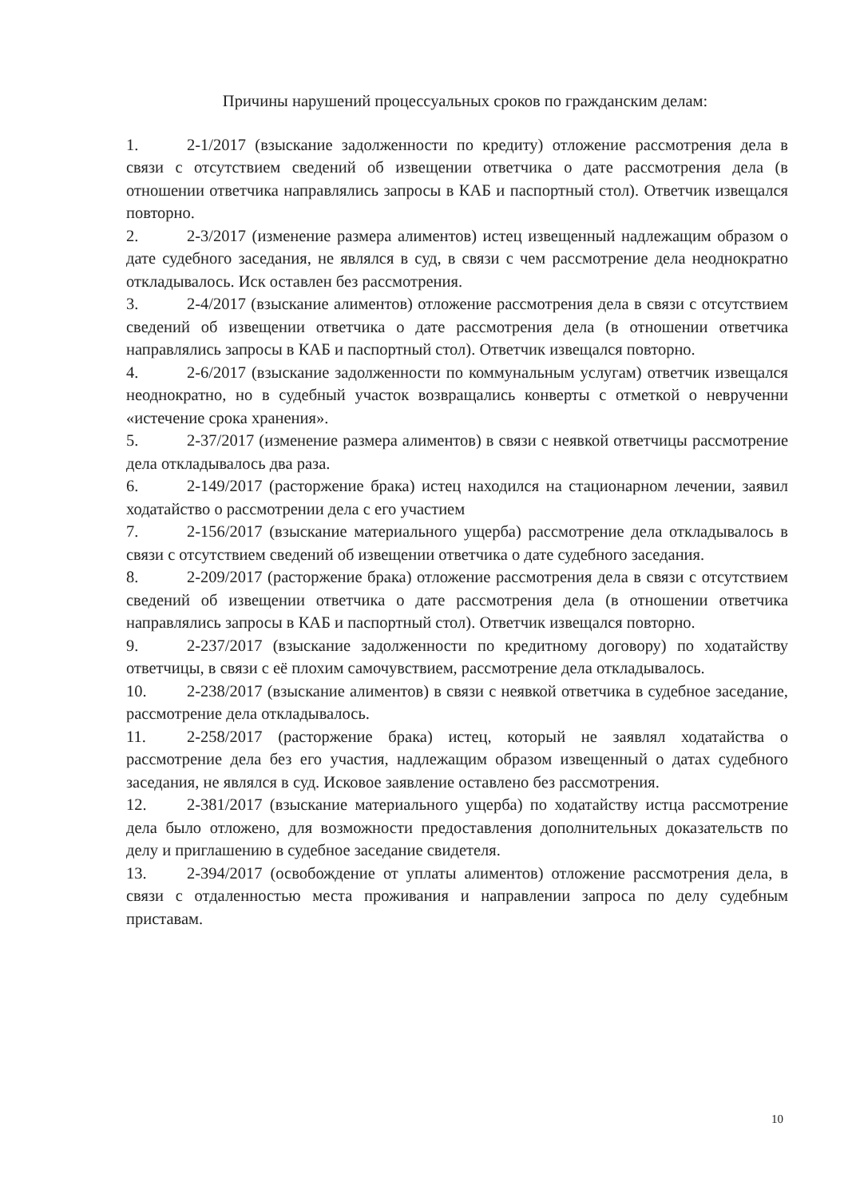Причины нарушений процессуальных сроков по гражданским делам:
1. 2-1/2017 (взыскание задолженности по кредиту) отложение рассмотрения дела в связи с отсутствием сведений об извещении ответчика о дате рассмотрения дела (в отношении ответчика направлялись запросы в КАБ и паспортный стол). Ответчик извещался повторно.
2. 2-3/2017 (изменение размера алиментов) истец извещенный надлежащим образом о дате судебного заседания, не являлся в суд, в связи с чем рассмотрение дела неоднократно откладывалось. Иск оставлен без рассмотрения.
3. 2-4/2017 (взыскание алиментов) отложение рассмотрения дела в связи с отсутствием сведений об извещении ответчика о дате рассмотрения дела (в отношении ответчика направлялись запросы в КАБ и паспортный стол). Ответчик извещался повторно.
4. 2-6/2017 (взыскание задолженности по коммунальным услугам) ответчик извещался неоднократно, но в судебный участок возвращались конверты с отметкой о неврученни «истечение срока хранения».
5. 2-37/2017 (изменение размера алиментов) в связи с неявкой ответчицы рассмотрение дела откладывалось два раза.
6. 2-149/2017 (расторжение брака) истец находился на стационарном лечении, заявил ходатайство о рассмотрении дела с его участием
7. 2-156/2017 (взыскание материального ущерба) рассмотрение дела откладывалось в связи с отсутствием сведений об извещении ответчика о дате судебного заседания.
8. 2-209/2017 (расторжение брака) отложение рассмотрения дела в связи с отсутствием сведений об извещении ответчика о дате рассмотрения дела (в отношении ответчика направлялись запросы в КАБ и паспортный стол). Ответчик извещался повторно.
9. 2-237/2017 (взыскание задолженности по кредитному договору) по ходатайству ответчицы, в связи с её плохим самочувствием, рассмотрение дела откладывалось.
10. 2-238/2017 (взыскание алиментов) в связи с неявкой ответчика в судебное заседание, рассмотрение дела откладывалось.
11. 2-258/2017 (расторжение брака) истец, который не заявлял ходатайства о рассмотрение дела без его участия, надлежащим образом извещенный о датах судебного заседания, не являлся в суд. Исковое заявление оставлено без рассмотрения.
12. 2-381/2017 (взыскание материального ущерба) по ходатайству истца рассмотрение дела было отложено, для возможности предоставления дополнительных доказательств по делу и приглашению в судебное заседание свидетеля.
13. 2-394/2017 (освобождение от уплаты алиментов) отложение рассмотрения дела, в связи с отдаленностью места проживания и направлении запроса по делу судебным приставам.
10